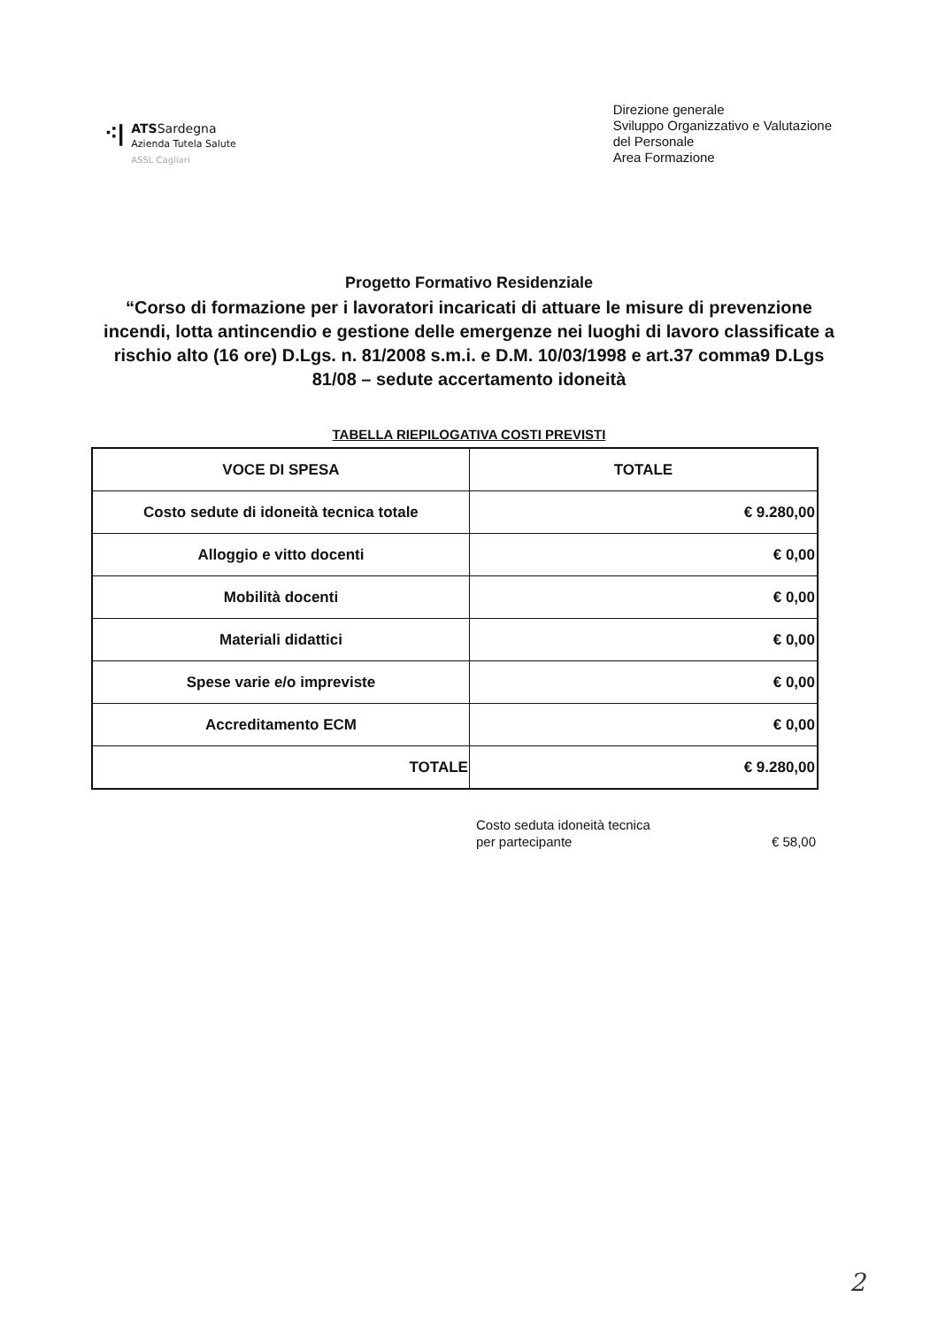⁖|
ATSSardegna
Azienda Tutela Salute
ASSL Cagliari
Direzione generale
Sviluppo Organizzativo e Valutazione
del Personale
Area Formazione
Progetto Formativo Residenziale
“Corso di formazione per i lavoratori incaricati di attuare le misure di prevenzione incendi, lotta antincendio e gestione delle emergenze nei luoghi di lavoro classificate a rischio alto (16 ore) D.Lgs. n. 81/2008 s.m.i. e D.M. 10/03/1998 e art.37 comma9 D.Lgs 81/08 – sedute accertamento idoneità
TABELLA RIEPILOGATIVA COSTI PREVISTI
| VOCE DI SPESA | TOTALE |
| --- | --- |
| Costo sedute di idoneità tecnica totale | € 9.280,00 |
| Alloggio e vitto docenti | € 0,00 |
| Mobilità docenti | € 0,00 |
| Materiali didattici | € 0,00 |
| Spese varie e/o impreviste | € 0,00 |
| Accreditamento ECM | € 0,00 |
| TOTALE | € 9.280,00 |
Costo seduta idoneità tecnica
per partecipante € 58,00
2